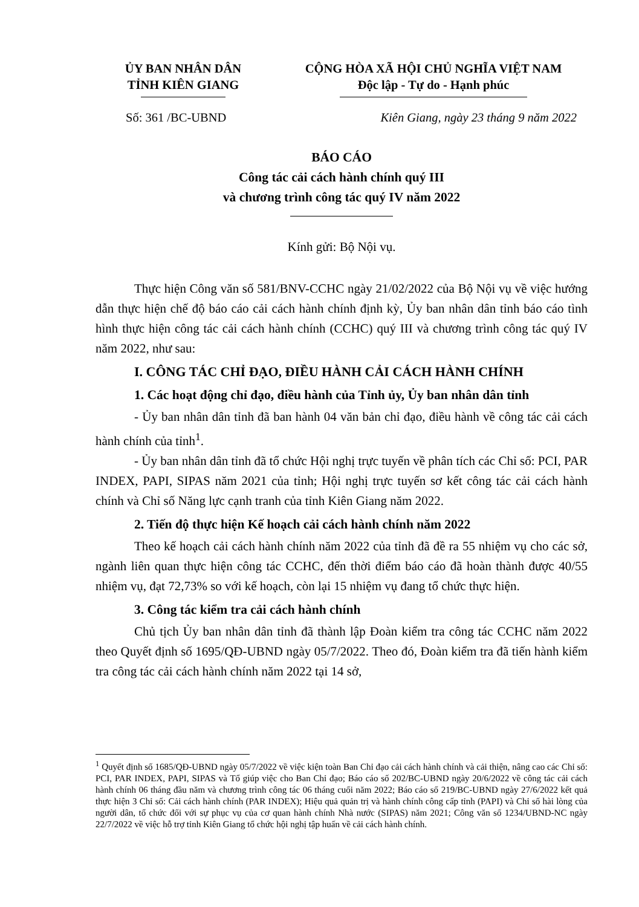ỦY BAN NHÂN DÂN
TỈNH KIÊN GIANG
CỘNG HÒA XÃ HỘI CHỦ NGHĨA VIỆT NAM
Độc lập - Tự do - Hạnh phúc
Số: 361 /BC-UBND Kiên Giang, ngày 23 tháng 9 năm 2022
BÁO CÁO
Công tác cải cách hành chính quý III
và chương trình công tác quý IV năm 2022
Kính gửi: Bộ Nội vụ.
Thực hiện Công văn số 581/BNV-CCHC ngày 21/02/2022 của Bộ Nội vụ về việc hướng dẫn thực hiện chế độ báo cáo cải cách hành chính định kỳ, Ủy ban nhân dân tỉnh báo cáo tình hình thực hiện công tác cải cách hành chính (CCHC) quý III và chương trình công tác quý IV năm 2022, như sau:
I. CÔNG TÁC CHỈ ĐẠO, ĐIỀU HÀNH CẢI CÁCH HÀNH CHÍNH
1. Các hoạt động chỉ đạo, điều hành của Tỉnh ủy, Ủy ban nhân dân tỉnh
- Ủy ban nhân dân tỉnh đã ban hành 04 văn bản chỉ đạo, điều hành về công tác cải cách hành chính của tỉnh<sup>1</sup>.
- Ủy ban nhân dân tỉnh đã tổ chức Hội nghị trực tuyến về phân tích các Chỉ số: PCI, PAR INDEX, PAPI, SIPAS năm 2021 của tỉnh; Hội nghị trực tuyến sơ kết công tác cải cách hành chính và Chỉ số Năng lực cạnh tranh của tỉnh Kiên Giang năm 2022.
2. Tiến độ thực hiện Kế hoạch cải cách hành chính năm 2022
Theo kế hoạch cải cách hành chính năm 2022 của tỉnh đã đề ra 55 nhiệm vụ cho các sở, ngành liên quan thực hiện công tác CCHC, đến thời điểm báo cáo đã hoàn thành được 40/55 nhiệm vụ, đạt 72,73% so với kế hoạch, còn lại 15 nhiệm vụ đang tổ chức thực hiện.
3. Công tác kiểm tra cải cách hành chính
Chủ tịch Ủy ban nhân dân tỉnh đã thành lập Đoàn kiểm tra công tác CCHC năm 2022 theo Quyết định số 1695/QĐ-UBND ngày 05/7/2022. Theo đó, Đoàn kiểm tra đã tiến hành kiểm tra công tác cải cách hành chính năm 2022 tại 14 sở,
<sup>1</sup> Quyết định số 1685/QĐ-UBND ngày 05/7/2022 về việc kiện toàn Ban Chỉ đạo cải cách hành chính và cải thiện, nâng cao các Chỉ số: PCI, PAR INDEX, PAPI, SIPAS và Tổ giúp việc cho Ban Chỉ đạo; Báo cáo số 202/BC-UBND ngày 20/6/2022 về công tác cải cách hành chính 06 tháng đầu năm và chương trình công tác 06 tháng cuối năm 2022; Báo cáo số 219/BC-UBND ngày 27/6/2022 kết quả thực hiện 3 Chỉ số: Cải cách hành chính (PAR INDEX); Hiệu quả quản trị và hành chính công cấp tỉnh (PAPI) và Chỉ số hài lòng của người dân, tổ chức đối với sự phục vụ của cơ quan hành chính Nhà nước (SIPAS) năm 2021; Công văn số 1234/UBND-NC ngày 22/7/2022 về việc hỗ trợ tỉnh Kiên Giang tổ chức hội nghị tập huấn về cải cách hành chính.